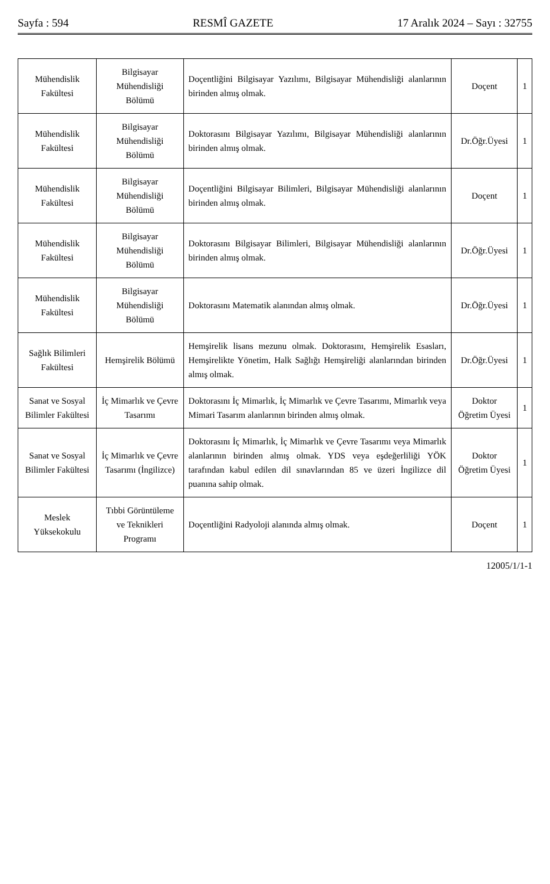Sayfa : 594 RESMÎ GAZETE 17 Aralık 2024 – Sayı : 32755
| Mühendislik Fakültesi | Bilgisayar Mühendisliği Bölümü | Doçentliğini Bilgisayar Yazılımı, Bilgisayar Mühendisliği alanlarının birinden almış olmak. | Doçent | 1 |
| Mühendislik Fakültesi | Bilgisayar Mühendisliği Bölümü | Doktorasını Bilgisayar Yazılımı, Bilgisayar Mühendisliği alanlarının birinden almış olmak. | Dr.Öğr.Üyesi | 1 |
| Mühendislik Fakültesi | Bilgisayar Mühendisliği Bölümü | Doçentliğini Bilgisayar Bilimleri, Bilgisayar Mühendisliği alanlarının birinden almış olmak. | Doçent | 1 |
| Mühendislik Fakültesi | Bilgisayar Mühendisliği Bölümü | Doktorasını Bilgisayar Bilimleri, Bilgisayar Mühendisliği alanlarının birinden almış olmak. | Dr.Öğr.Üyesi | 1 |
| Mühendislik Fakültesi | Bilgisayar Mühendisliği Bölümü | Doktorasını Matematik alanından almış olmak. | Dr.Öğr.Üyesi | 1 |
| Sağlık Bilimleri Fakültesi | Hemşirelik Bölümü | Hemşirelik lisans mezunu olmak. Doktorasını, Hemşirelik Esasları, Hemşirelikte Yönetim, Halk Sağlığı Hemşireliği alanlarından birinden almış olmak. | Dr.Öğr.Üyesi | 1 |
| Sanat ve Sosyal Bilimler Fakültesi | İç Mimarlık ve Çevre Tasarımı | Doktorasını İç Mimarlık, İç Mimarlık ve Çevre Tasarımı, Mimarlık veya Mimari Tasarım alanlarının birinden almış olmak. | Doktor Öğretim Üyesi | 1 |
| Sanat ve Sosyal Bilimler Fakültesi | İç Mimarlık ve Çevre Tasarımı (İngilizce) | Doktorasını İç Mimarlık, İç Mimarlık ve Çevre Tasarımı veya Mimarlık alanlarının birinden almış olmak. YDS veya eşdeğerliliği YÖK tarafından kabul edilen dil sınavlarından 85 ve üzeri İngilizce dil puanına sahip olmak. | Doktor Öğretim Üyesi | 1 |
| Meslek Yüksekokulu | Tıbbi Görüntüleme ve Teknikleri Programı | Doçentliğini Radyoloji alanında almış olmak. | Doçent | 1 |
12005/1/1-1